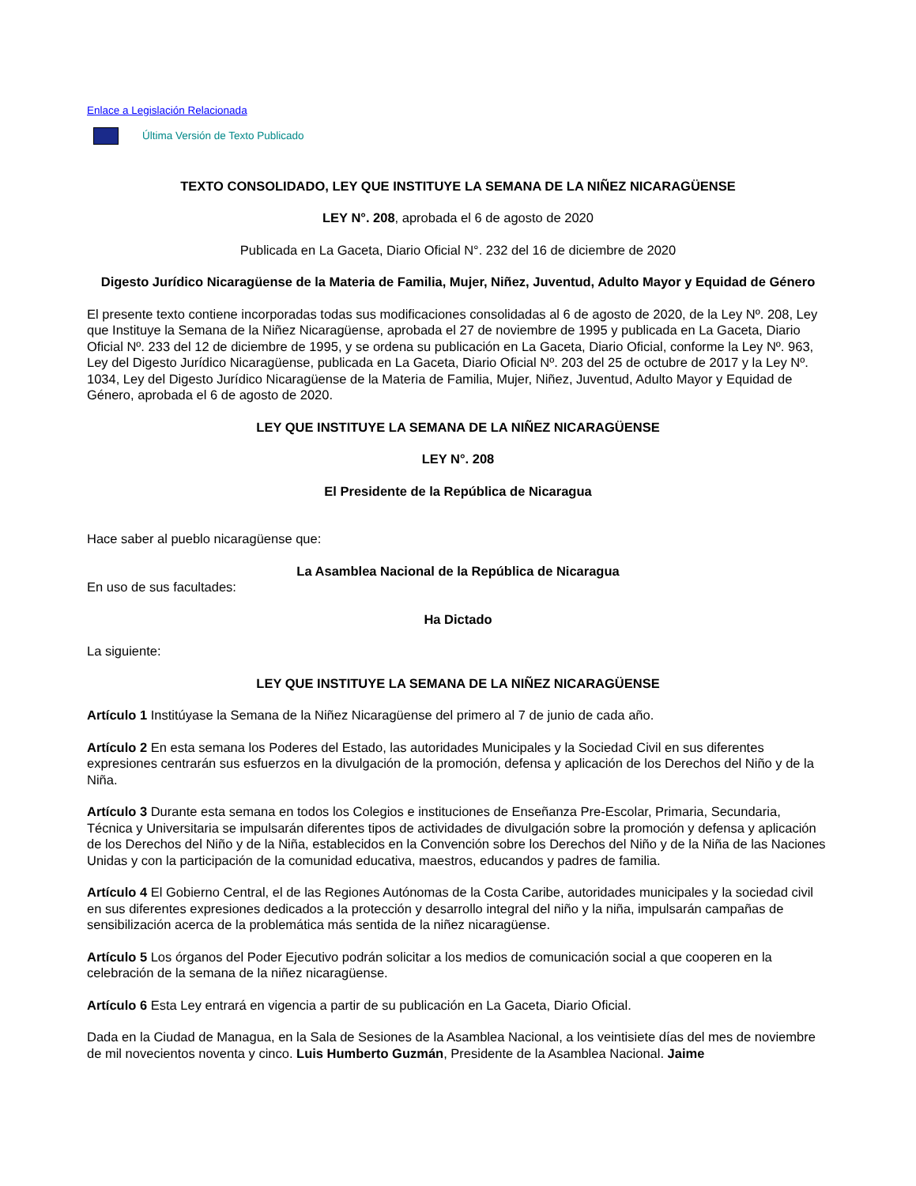Enlace a Legislación Relacionada
Última Versión de Texto Publicado
TEXTO CONSOLIDADO, LEY QUE INSTITUYE LA SEMANA DE LA NIÑEZ NICARAGÜENSE
LEY N°. 208, aprobada el 6 de agosto de 2020
Publicada en La Gaceta, Diario Oficial N°. 232 del 16 de diciembre de 2020
Digesto Jurídico Nicaragüense de la Materia de Familia, Mujer, Niñez, Juventud, Adulto Mayor y Equidad de Género
El presente texto contiene incorporadas todas sus modificaciones consolidadas al 6 de agosto de 2020, de la Ley Nº. 208, Ley que Instituye la Semana de la Niñez Nicaragüense, aprobada el 27 de noviembre de 1995 y publicada en La Gaceta, Diario Oficial Nº. 233 del 12 de diciembre de 1995, y se ordena su publicación en La Gaceta, Diario Oficial, conforme la Ley Nº. 963, Ley del Digesto Jurídico Nicaragüense, publicada en La Gaceta, Diario Oficial Nº. 203 del 25 de octubre de 2017 y la Ley Nº. 1034, Ley del Digesto Jurídico Nicaragüense de la Materia de Familia, Mujer, Niñez, Juventud, Adulto Mayor y Equidad de Género, aprobada el 6 de agosto de 2020.
LEY QUE INSTITUYE LA SEMANA DE LA NIÑEZ NICARAGÜENSE
LEY N°. 208
El Presidente de la República de Nicaragua
Hace saber al pueblo nicaragüense que:
La Asamblea Nacional de la República de Nicaragua
En uso de sus facultades:
Ha Dictado
La siguiente:
LEY QUE INSTITUYE LA SEMANA DE LA NIÑEZ NICARAGÜENSE
Artículo 1 Institúyase la Semana de la Niñez Nicaragüense del primero al 7 de junio de cada año.
Artículo 2 En esta semana los Poderes del Estado, las autoridades Municipales y la Sociedad Civil en sus diferentes expresiones centrarán sus esfuerzos en la divulgación de la promoción, defensa y aplicación de los Derechos del Niño y de la Niña.
Artículo 3 Durante esta semana en todos los Colegios e instituciones de Enseñanza Pre-Escolar, Primaria, Secundaria, Técnica y Universitaria se impulsarán diferentes tipos de actividades de divulgación sobre la promoción y defensa y aplicación de los Derechos del Niño y de la Niña, establecidos en la Convención sobre los Derechos del Niño y de la Niña de las Naciones Unidas y con la participación de la comunidad educativa, maestros, educandos y padres de familia.
Artículo 4 El Gobierno Central, el de las Regiones Autónomas de la Costa Caribe, autoridades municipales y la sociedad civil en sus diferentes expresiones dedicados a la protección y desarrollo integral del niño y la niña, impulsarán campañas de sensibilización acerca de la problemática más sentida de la niñez nicaragüense.
Artículo 5 Los órganos del Poder Ejecutivo podrán solicitar a los medios de comunicación social a que cooperen en la celebración de la semana de la niñez nicaragüense.
Artículo 6 Esta Ley entrará en vigencia a partir de su publicación en La Gaceta, Diario Oficial.
Dada en la Ciudad de Managua, en la Sala de Sesiones de la Asamblea Nacional, a los veintisiete días del mes de noviembre de mil novecientos noventa y cinco. Luis Humberto Guzmán, Presidente de la Asamblea Nacional. Jaime